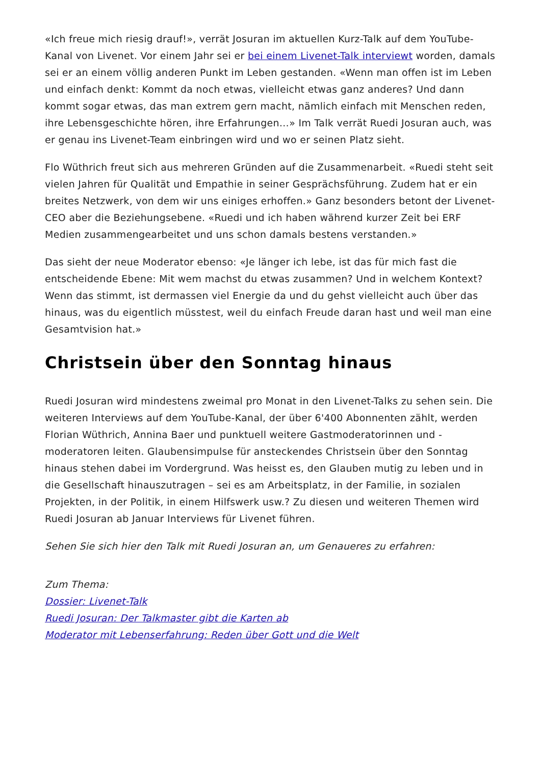«Ich freue mich riesig drauf!», verrät Josuran im aktuellen Kurz-Talk auf dem YouTube-Kanal von Livenet. Vor einem Jahr sei er bei einem Livenet-Talk interviewt worden, damals sei er an einem völlig anderen Punkt im Leben gestanden. «Wenn man offen ist im Leben und einfach denkt: Kommt da noch etwas, vielleicht etwas ganz anderes? Und dann kommt sogar etwas, das man extrem gern macht, nämlich einfach mit Menschen reden, ihre Lebensgeschichte hören, ihre Erfahrungen…» Im Talk verrät Ruedi Josuran auch, was er genau ins Livenet-Team einbringen wird und wo er seinen Platz sieht.
Flo Wüthrich freut sich aus mehreren Gründen auf die Zusammenarbeit. «Ruedi steht seit vielen Jahren für Qualität und Empathie in seiner Gesprächsführung. Zudem hat er ein breites Netzwerk, von dem wir uns einiges erhoffen.» Ganz besonders betont der Livenet-CEO aber die Beziehungsebene. «Ruedi und ich haben während kurzer Zeit bei ERF Medien zusammengearbeitet und uns schon damals bestens verstanden.»
Das sieht der neue Moderator ebenso: «Je länger ich lebe, ist das für mich fast die entscheidende Ebene: Mit wem machst du etwas zusammen? Und in welchem Kontext? Wenn das stimmt, ist dermassen viel Energie da und du gehst vielleicht auch über das hinaus, was du eigentlich müsstest, weil du einfach Freude daran hast und weil man eine Gesamtvision hat.»
Christsein über den Sonntag hinaus
Ruedi Josuran wird mindestens zweimal pro Monat in den Livenet-Talks zu sehen sein. Die weiteren Interviews auf dem YouTube-Kanal, der über 6'400 Abonnenten zählt, werden Florian Wüthrich, Annina Baer und punktuell weitere Gastmoderatorinnen und -moderatoren leiten. Glaubensimpulse für ansteckendes Christsein über den Sonntag hinaus stehen dabei im Vordergrund. Was heisst es, den Glauben mutig zu leben und in die Gesellschaft hinauszutragen – sei es am Arbeitsplatz, in der Familie, in sozialen Projekten, in der Politik, in einem Hilfswerk usw.? Zu diesen und weiteren Themen wird Ruedi Josuran ab Januar Interviews für Livenet führen.
Sehen Sie sich hier den Talk mit Ruedi Josuran an, um Genaueres zu erfahren:
Zum Thema:
Dossier: Livenet-Talk
Ruedi Josuran: Der Talkmaster gibt die Karten ab
Moderator mit Lebenserfahrung: Reden über Gott und die Welt